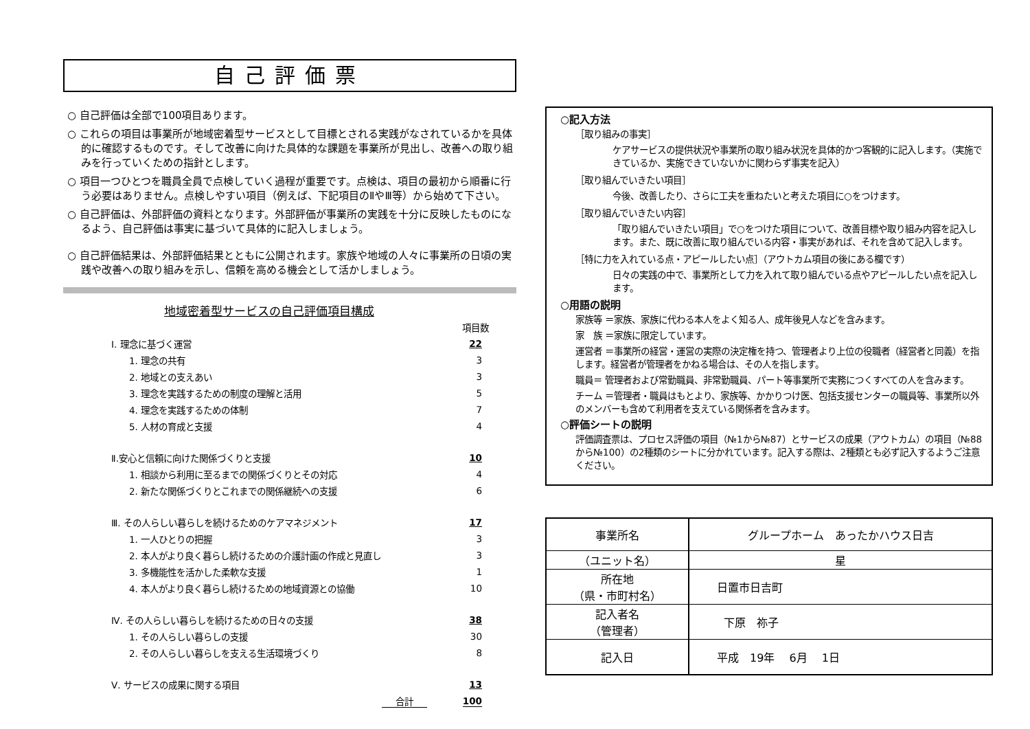自己評価票
○ 自己評価は全部で100項目あります。
○ これらの項目は事業所が地域密着型サービスとして目標とされる実践がなされているかを具体的に確認するものです。そして改善に向けた具体的な課題を事業所が見出し、改善への取り組みを行っていくための指針とします。
○ 項目一つひとつを職員全員で点検していく過程が重要です。点検は、項目の最初から順番に行う必要はありません。点検しやすい項目（例えば、下記項目のⅡやⅢ等）から始めて下さい。
○ 自己評価は、外部評価の資料となります。外部評価が事業所の実践を十分に反映したものになるよう、自己評価は事実に基づいて具体的に記入しましょう。
○ 自己評価結果は、外部評価結果とともに公開されます。家族や地域の人々に事業所の日頃の実践や改善への取り組みを示し、信頼を高める機会として活かしましょう。
地域密着型サービスの自己評価項目構成
| | 項目数 |
| Ⅰ. 理念に基づく運営 | 22 |
| 1. 理念の共有 | 3 |
| 2. 地域との支えあい | 3 |
| 3. 理念を実践するための制度の理解と活用 | 5 |
| 4. 理念を実践するための体制 | 7 |
| 5. 人材の育成と支援 | 4 |
| Ⅱ.安心と信頼に向けた関係づくりと支援 | 10 |
| 1. 相談から利用に至るまでの関係づくりとその対応 | 4 |
| 2. 新たな関係づくりとこれまでの関係継続への支援 | 6 |
| Ⅲ. その人らしい暮らしを続けるためのケアマネジメント | 17 |
| 1. 一人ひとりの把握 | 3 |
| 2. 本人がより良く暮らし続けるための介護計画の作成と見直し | 3 |
| 3. 多機能性を活かした柔軟な支援 | 1 |
| 4. 本人がより良く暮らし続けるための地域資源との協働 | 10 |
| Ⅳ. その人らしい暮らしを続けるための日々の支援 | 38 |
| 1. その人らしい暮らしの支援 | 30 |
| 2. その人らしい暮らしを支える生活環境づくり | 8 |
| Ⅴ. サービスの成果に関する項目 | 13 |
| 合計 | 100 |
○記入方法
［取り組みの事実］
ケアサービスの提供状況や事業所の取り組み状況を具体的かつ客観的に記入します。（実施できているか、実施できていないかに関わらず事実を記入）
［取り組んでいきたい項目］
今後、改善したり、さらに工夫を重ねたいと考えた項目に○をつけます。
［取り組んでいきたい内容］
「取り組んでいきたい項目」で○をつけた項目について、改善目標や取り組み内容を記入します。また、既に改善に取り組んでいる内容・事実があれば、それを含めて記入します。
［特に力を入れている点・アピールしたい点］（アウトカム項目の後にある欄です）
日々の実践の中で、事業所として力を入れて取り組んでいる点やアピールしたい点を記入します。
○用語の説明
家族等 ＝家族、家族に代わる本人をよく知る人、成年後見人などを含みます。
家　族 ＝家族に限定しています。
運営者 ＝事業所の経営・運営の実際の決定権を持つ、管理者より上位の役職者（経営者と同義）を指します。経営者が管理者をかねる場合は、その人を指します。
職員＝ 管理者および常勤職員、非常勤職員、パート等事業所で実務につくすべての人を含みます。
チーム ＝管理者・職員はもとより、家族等、かかりつけ医、包括支援センターの職員等、事業所以外のメンバーも含めて利用者を支えている関係者を含みます。
○評価シートの説明
評価調査票は、プロセス評価の項目（№1から№87）とサービスの成果（アウトカム）の項目（№88から№100）の2種類のシートに分かれています。記入する際は、2種類とも必ず記入するようご注意ください。
| 事業所名 | グループホーム あったかハウス日吉 |
| （ユニット名） | 星 |
| 所在地 （県・市町村名） | 日置市日吉町 |
| 記入者名 （管理者） | 下原 祢子 |
| 記入日 | 平成 19年 6月 1日 |